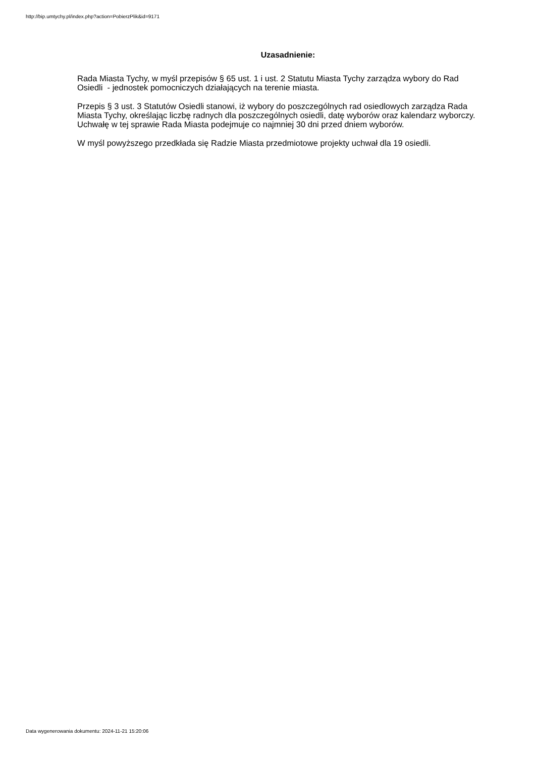http://bip.umtychy.pl/index.php?action=PobierzPlik&id=9171
Uzasadnienie:
Rada Miasta Tychy, w myśl przepisów § 65 ust. 1 i ust. 2 Statutu Miasta Tychy zarządza wybory do Rad Osiedli - jednostek pomocniczych działających na terenie miasta.
Przepis § 3 ust. 3 Statutów Osiedli stanowi, iż wybory do poszczególnych rad osiedlowych zarządza Rada Miasta Tychy, określając liczbę radnych dla poszczególnych osiedli, datę wyborów oraz kalendarz wyborczy. Uchwałę w tej sprawie Rada Miasta podejmuje co najmniej 30 dni przed dniem wyborów.
W myśl powyższego przedkłada się Radzie Miasta przedmiotowe projekty uchwał dla 19 osiedli.
Data wygenerowania dokumentu: 2024-11-21 15:20:06